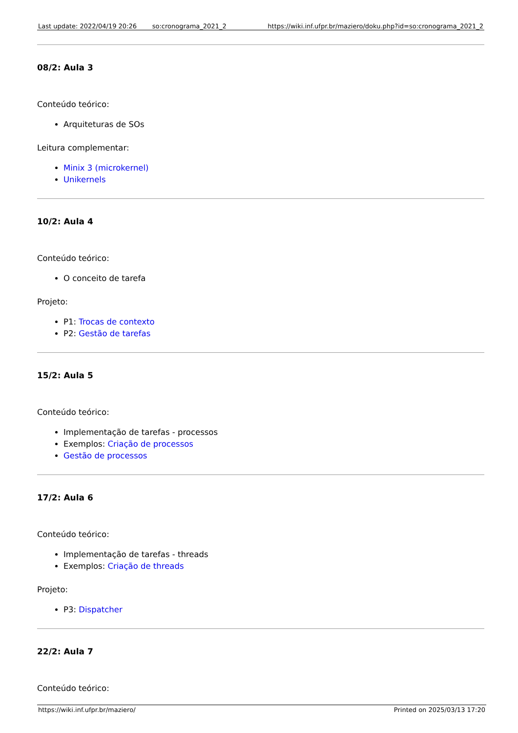| Last update: 2022/04/19 20:26 | so:cronograma_2021_2 | https://wiki.inf.ufpr.br/maziero/doku.php?id=so:cronograma_2021_2 |
08/2: Aula 3
Conteúdo teórico:
Arquiteturas de SOs
Leitura complementar:
Minix 3 (microkernel)
Unikernels
10/2: Aula 4
Conteúdo teórico:
O conceito de tarefa
Projeto:
P1: Trocas de contexto
P2: Gestão de tarefas
15/2: Aula 5
Conteúdo teórico:
Implementação de tarefas - processos
Exemplos: Criação de processos
Gestão de processos
17/2: Aula 6
Conteúdo teórico:
Implementação de tarefas - threads
Exemplos: Criação de threads
Projeto:
P3: Dispatcher
22/2: Aula 7
Conteúdo teórico:
https://wiki.inf.ufpr.br/maziero/ Printed on 2025/03/13 17:20